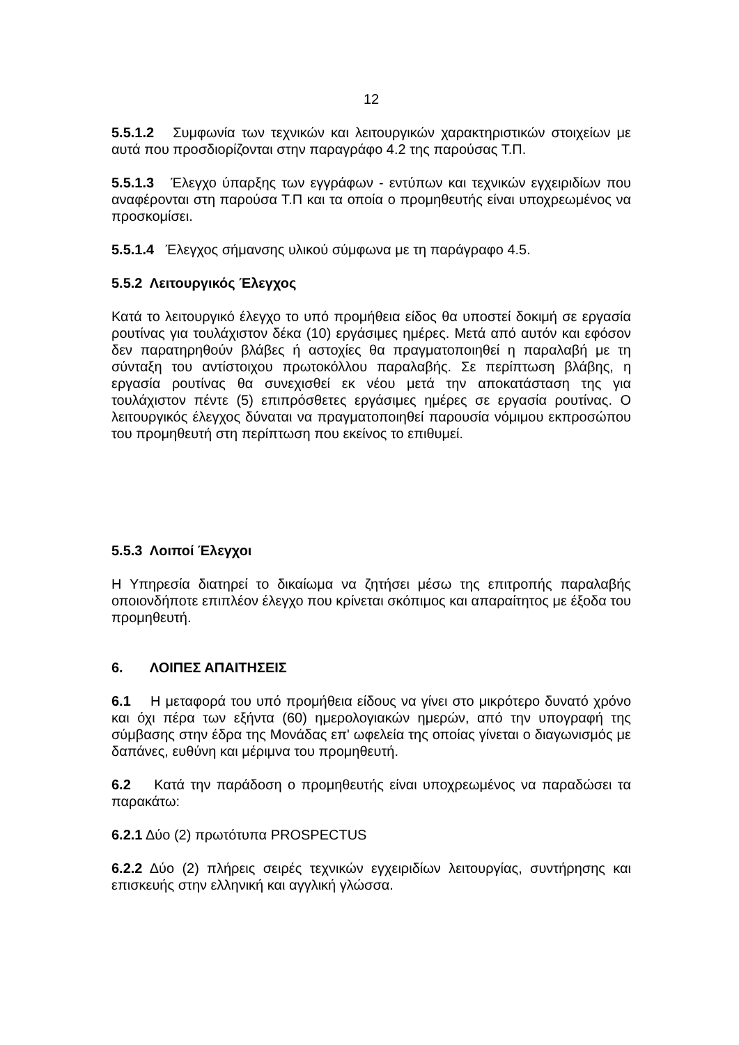12
5.5.1.2 Συμφωνία των τεχνικών και λειτουργικών χαρακτηριστικών στοιχείων με αυτά που προσδιορίζονται στην παραγράφο 4.2 της παρούσας Τ.Π.
5.5.1.3 Έλεγχο ύπαρξης των εγγράφων - εντύπων και τεχνικών εγχειριδίων που αναφέρονται στη παρούσα Τ.Π και τα οποία ο προμηθευτής είναι υποχρεωμένος να προσκομίσει.
5.5.1.4 Έλεγχος σήμανσης υλικού σύμφωνα με τη παράγραφο 4.5.
5.5.2 Λειτουργικός Έλεγχος
Κατά το λειτουργικό έλεγχο το υπό προμήθεια είδος θα υποστεί δοκιμή σε εργασία ρουτίνας για τουλάχιστον δέκα (10) εργάσιμες ημέρες. Μετά από αυτόν και εφόσον δεν παρατηρηθούν βλάβες ή αστοχίες θα πραγματοποιηθεί η παραλαβή με τη σύνταξη του αντίστοιχου πρωτοκόλλου παραλαβής. Σε περίπτωση βλάβης, η εργασία ρουτίνας θα συνεχισθεί εκ νέου μετά την αποκατάσταση της για τουλάχιστον πέντε (5) επιπρόσθετες εργάσιμες ημέρες σε εργασία ρουτίνας. Ο λειτουργικός έλεγχος δύναται να πραγματοποιηθεί παρουσία νόμιμου εκπροσώπου του προμηθευτή στη περίπτωση που εκείνος το επιθυμεί.
5.5.3 Λοιποί Έλεγχοι
Η Υπηρεσία διατηρεί το δικαίωμα να ζητήσει μέσω της επιτροπής παραλαβής οποιονδήποτε επιπλέον έλεγχο που κρίνεται σκόπιμος και απαραίτητος με έξοδα του προμηθευτή.
6. ΛΟΙΠΕΣ ΑΠΑΙΤΗΣΕΙΣ
6.1 Η μεταφορά του υπό προμήθεια είδους να γίνει στο μικρότερο δυνατό χρόνο και όχι πέρα των εξήντα (60) ημερολογιακών ημερών, από την υπογραφή της σύμβασης στην έδρα της Μονάδας επ' ωφελεία της οποίας γίνεται ο διαγωνισμός με δαπάνες, ευθύνη και μέριμνα του προμηθευτή.
6.2 Κατά την παράδοση ο προμηθευτής είναι υποχρεωμένος να παραδώσει τα παρακάτω:
6.2.1 Δύο (2) πρωτότυπα PROSPECTUS
6.2.2 Δύο (2) πλήρεις σειρές τεχνικών εγχειριδίων λειτουργίας, συντήρησης και επισκευής στην ελληνική και αγγλική γλώσσα.